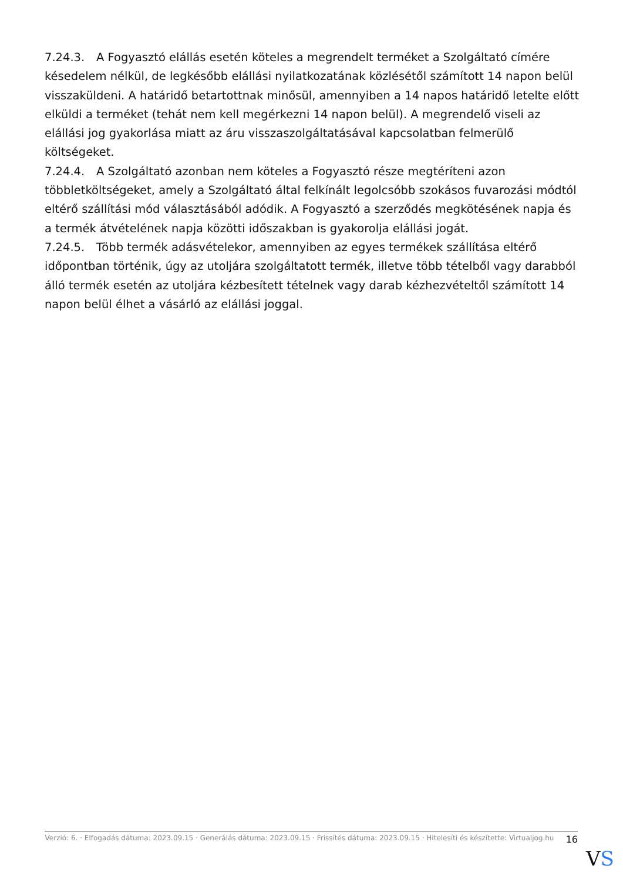7.24.3. A Fogyasztó elállás esetén köteles a megrendelt terméket a Szolgáltató címére késedelem nélkül, de legkésőbb elállási nyilatkozatának közlésétől számított 14 napon belül visszaküldeni. A határidő betartottnak minősül, amennyiben a 14 napos határidő letelte előtt elküldi a terméket (tehát nem kell megérkezni 14 napon belül). A megrendelő viseli az elállási jog gyakorlása miatt az áru visszaszolgáltatásával kapcsolatban felmerülő költségeket.
7.24.4. A Szolgáltató azonban nem köteles a Fogyasztó része megtéríteni azon többletköltségeket, amely a Szolgáltató által felkínált legolcsóbb szokásos fuvarozási módtól eltérő szállítási mód választásából adódik. A Fogyasztó a szerződés megkötésének napja és a termék átvételének napja közötti időszakban is gyakorolja elállási jogát.
7.24.5. Több termék adásvételekor, amennyiben az egyes termékek szállítása eltérő időpontban történik, úgy az utoljára szolgáltatott termék, illetve több tételből vagy darabból álló termék esetén az utoljára kézbesített tételnek vagy darab kézhezvételtől számított 14 napon belül élhet a vásárló az elállási joggal.
Verzió: 6. · Elfogadás dátuma: 2023.09.15 · Generálás dátuma: 2023.09.15 · Frissítés dátuma: 2023.09.15 · Hitelesíti és készítette: Virtualjog.hu
16
VS